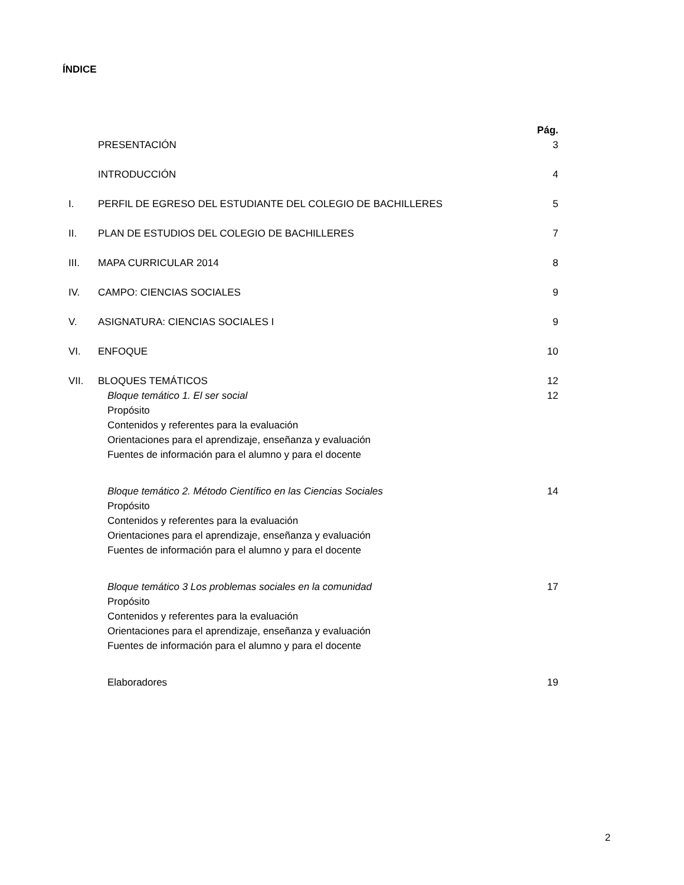ÍNDICE
Pág.
PRESENTACIÓN 3
INTRODUCCIÓN 4
I. PERFIL DE EGRESO DEL ESTUDIANTE DEL COLEGIO DE BACHILLERES 5
II. PLAN DE ESTUDIOS DEL COLEGIO DE BACHILLERES 7
III. MAPA CURRICULAR 2014 8
IV. CAMPO: CIENCIAS SOCIALES 9
V. ASIGNATURA: CIENCIAS SOCIALES I 9
VI. ENFOQUE 10
VII. BLOQUES TEMÁTICOS 12
Bloque temático 1. El ser social 12
Propósito
Contenidos y referentes para la evaluación
Orientaciones para el aprendizaje, enseñanza y evaluación
Fuentes de información para el alumno y para el docente
Bloque temático 2. Método Científico en las Ciencias Sociales 14
Propósito
Contenidos y referentes para la evaluación
Orientaciones para el aprendizaje, enseñanza y evaluación
Fuentes de información para el alumno y para el docente
Bloque temático 3 Los problemas sociales en la comunidad 17
Propósito
Contenidos y referentes para la evaluación
Orientaciones para el aprendizaje, enseñanza y evaluación
Fuentes de información para el alumno y para el docente
Elaboradores 19
2